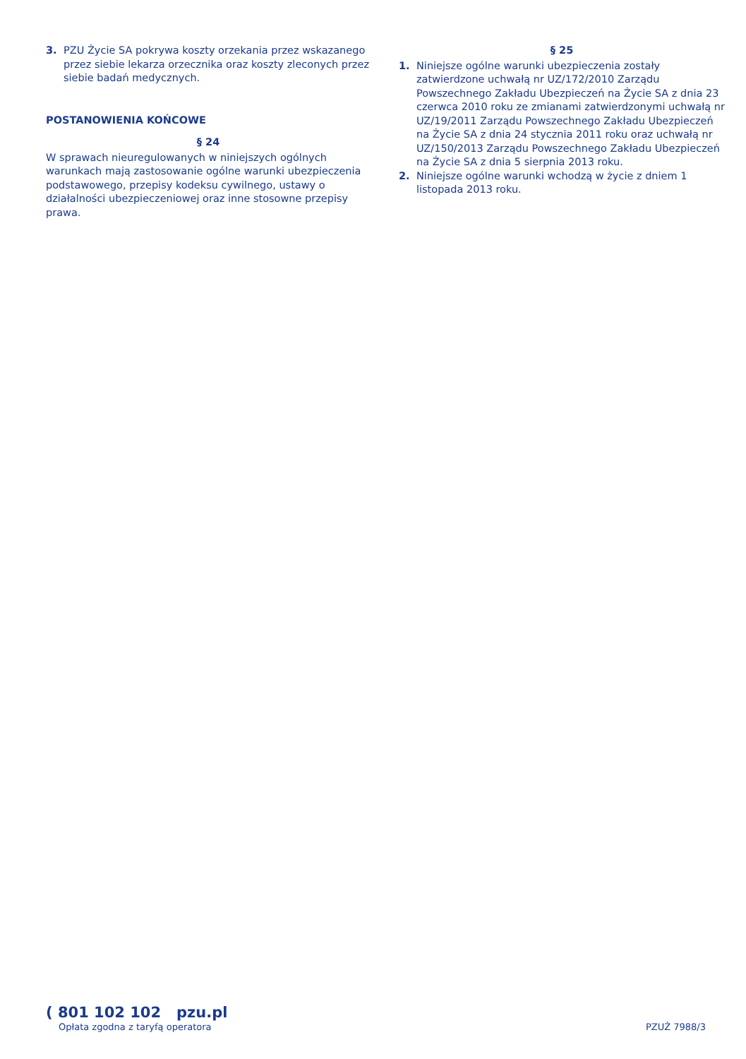3. PZU Życie SA pokrywa koszty orzekania przez wskazanego przez siebie lekarza orzecznika oraz koszty zleconych przez siebie badań medycznych.
POSTANOWIENIA KOŃCOWE
§ 24
W sprawach nieuregulowanych w niniejszych ogólnych warunkach mają zastosowanie ogólne warunki ubezpieczenia podstawowego, przepisy kodeksu cywilnego, ustawy o działalności ubezpieczeniowej oraz inne stosowne przepisy prawa.
§ 25
1. Niniejsze ogólne warunki ubezpieczenia zostały zatwierdzone uchwałą nr UZ/172/2010 Zarządu Powszechnego Zakładu Ubezpieczeń na Życie SA z dnia 23 czerwca 2010 roku ze zmianami zatwierdzonymi uchwałą nr UZ/19/2011 Zarządu Powszechnego Zakładu Ubezpieczeń na Życie SA z dnia 24 stycznia 2011 roku oraz uchwałą nr UZ/150/2013 Zarządu Powszechnego Zakładu Ubezpieczeń na Życie SA z dnia 5 sierpnia 2013 roku.
2. Niniejsze ogólne warunki wchodzą w życie z dniem 1 listopada 2013 roku.
( 801 102 102 pzu.pl
Opłata zgodna z taryfą operatora
PZUŻ 7988/3